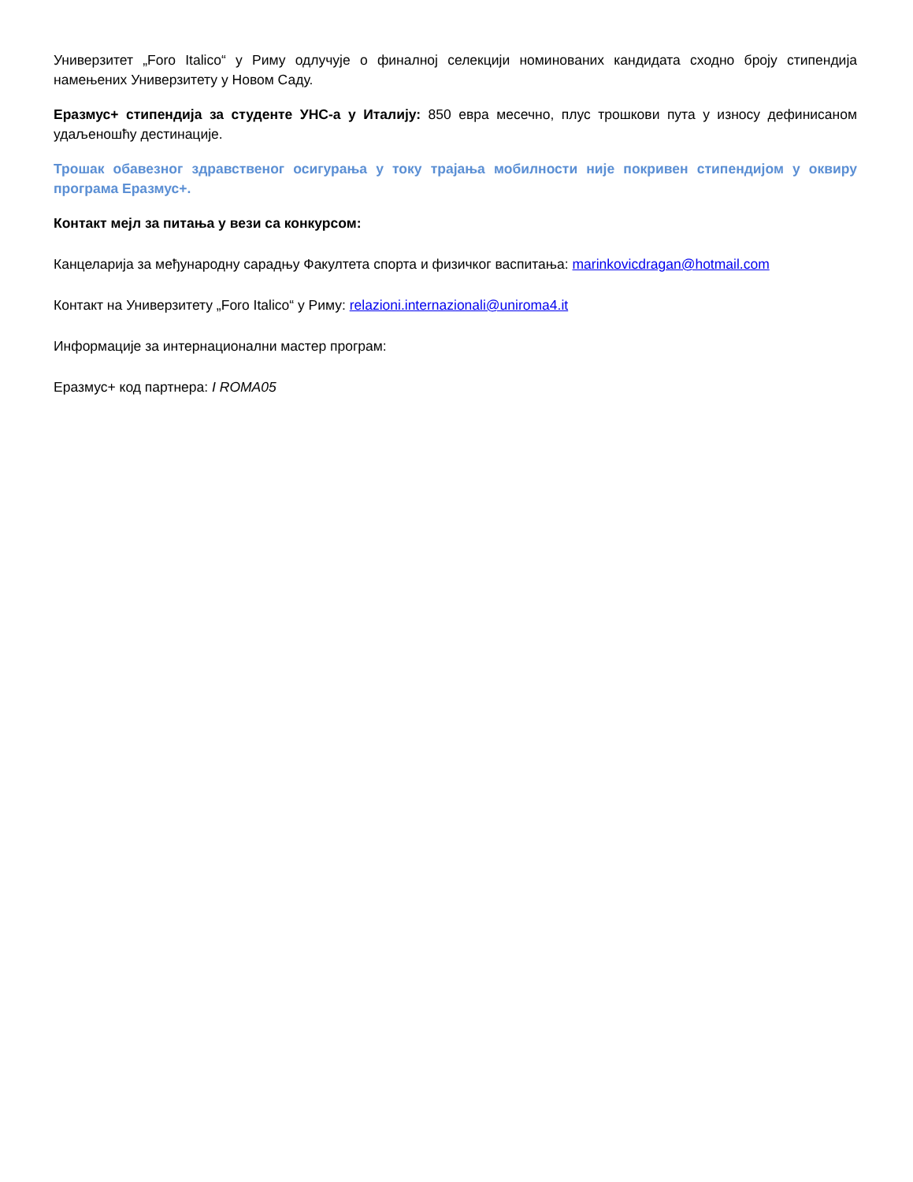Универзитет „Foro Italico“ у Риму одлучује о финалној селекцији номинованих кандидата сходно броју стипендија намењених Универзитету у Новом Саду.
Еразмус+ стипендија за студенте УНС-а у Италију: 850 евра месечно, плус трошкови пута у износу дефинисаном удаљеношћу дестинације.
Трошак обавезног здравственог осигурања у току трајања мобилности није покривен стипендијом у оквиру програма Еразмус+.
Контакт мејл за питања у вези са конкурсом:
Канцеларија за међународну сарадњу Факултета спорта и физичког васпитања: marinkovicdragan@hotmail.com
Контакт на Универзитету „Foro Italico“ у Риму: relazioni.internazionali@uniroma4.it
Информације за интернационални мастер програм:
Еразмус+ код партнера: I ROMA05